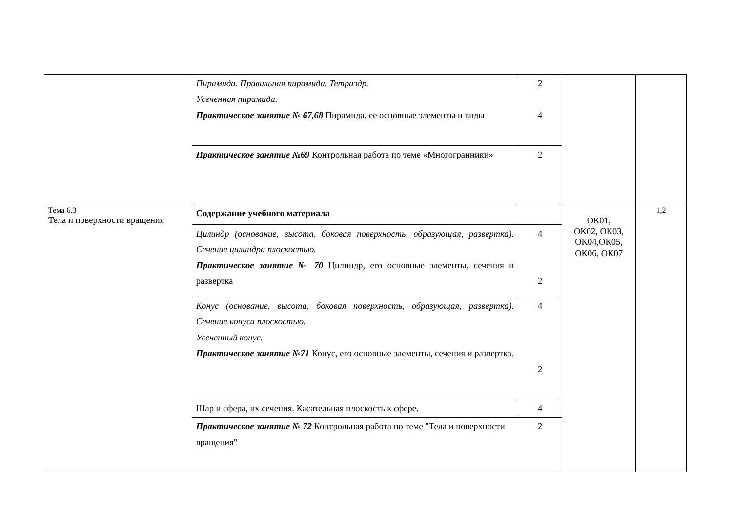| | Пирамида. Правильная пирамида. Тетраэдр. Усеченная пирамида. Практическое занятие № 67,68 Пирамида, ее основные элементы и виды | 2 4 | | |
| | Практическое занятие №69 Контрольная работа по теме «Многогранники» | 2 | | |
| Тема 6.3 Тела и поверхности вращения | Содержание учебного материала | | ОК01, ОК02, ОК03, ОК04,ОК05, ОК06, ОК07 | 1,2 |
| | Цилиндр (основание, высота, боковая поверхность, образующая, развертка). Сечение цилиндра плоскостью. Практическое занятие № 70 Цилиндр, его основные элементы, сечения и развертка | 4 2 | | |
| | Конус (основание, высота, боковая поверхность, образующая, развертка). Сечение конуса плоскостью. Усеченный конус. Практическое занятие №71 Конус, его основные элементы, сечения и развертка. | 4 2 | | |
| | Шар и сфера, их сечения. Касательная плоскость к сфере. | 4 | | |
| | Практическое занятие № 72 Контрольная работа по теме "Тела и поверхности вращения" | 2 | | |